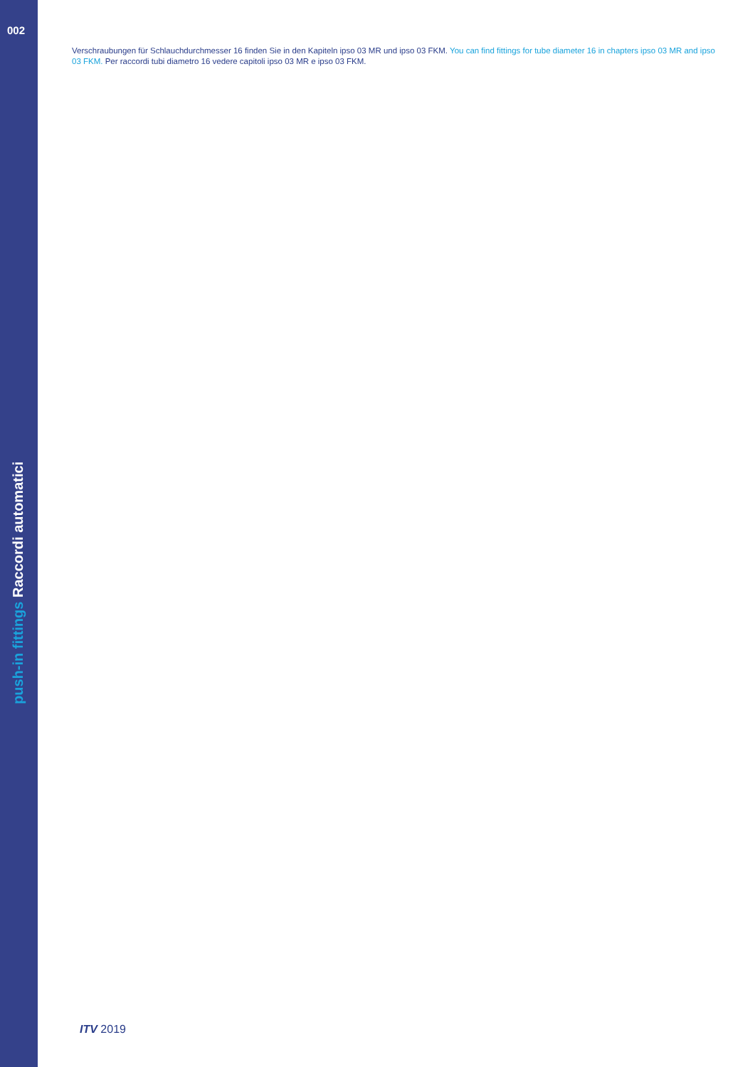002
push-in fittings Raccordi automatici
Verschraubungen für Schlauchdurchmesser 16 finden Sie in den Kapiteln ipso 03 MR und ipso 03 FKM. You can find fittings for tube diameter 16 in chapters ipso 03 MR and ipso 03 FKM. Per raccordi tubi diametro 16 vedere capitoli ipso 03 MR e ipso 03 FKM.
ITV 2019